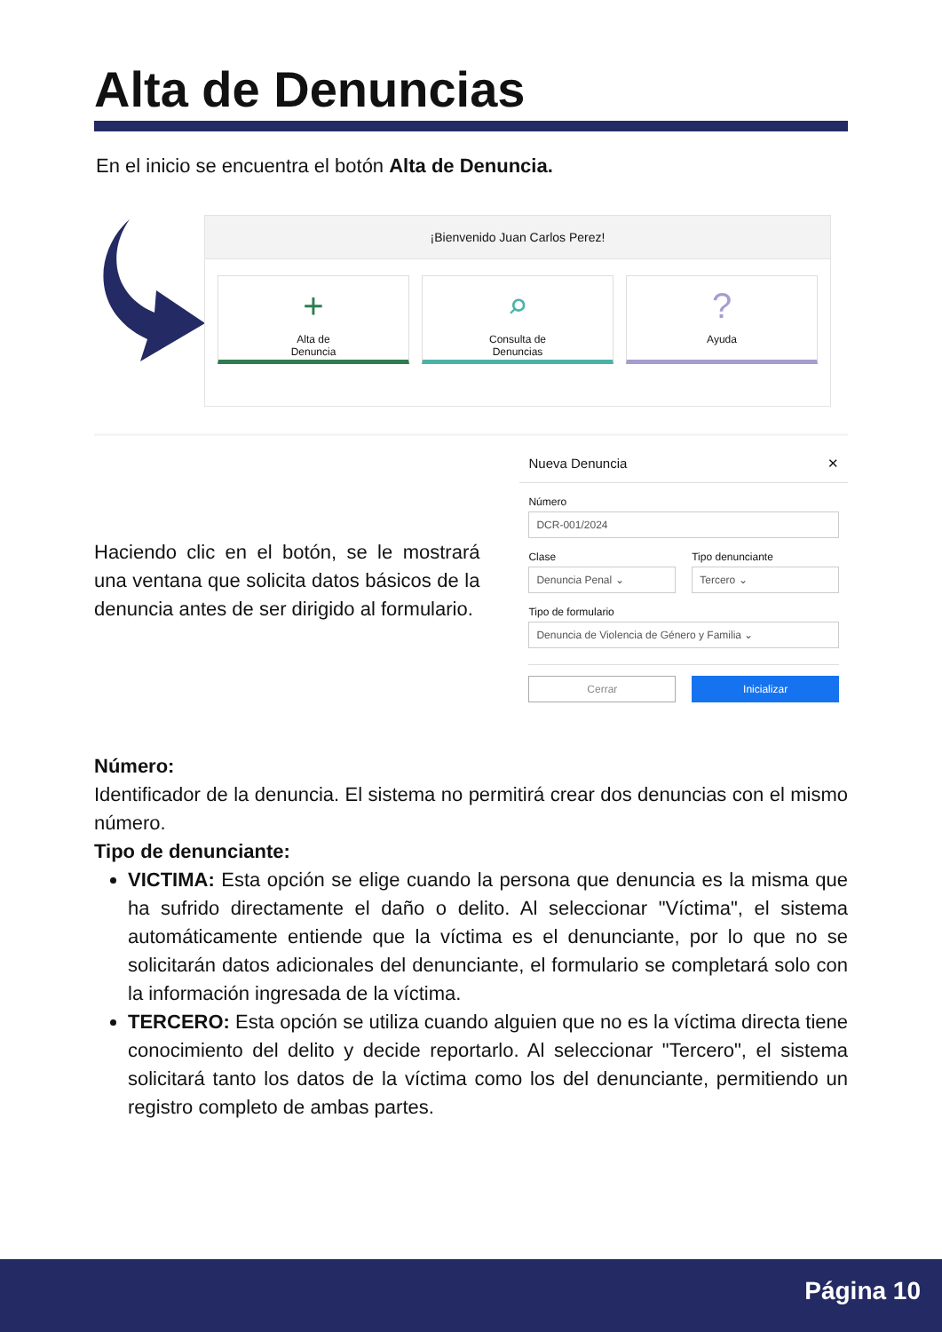Alta de Denuncias
En el inicio se encuentra el botón Alta de Denuncia.
¡Bienvenido Juan Carlos Perez!
+
Alta de
Denuncia
⌕
Consulta de
Denuncias
?
Ayuda
Haciendo clic en el botón, se le mostrará una ventana que solicita datos básicos de la denuncia antes de ser dirigido al formulario.
Nueva Denuncia ✕
Número
DCR-001/2024
Clase
Denuncia Penal ⌄
Tipo denunciante
Tercero ⌄
Tipo de formulario
Denuncia de Violencia de Género y Familia ⌄
Cerrar Inicializar
Número:
Identificador de la denuncia. El sistema no permitirá crear dos denuncias con el mismo número.
Tipo de denunciante:
VICTIMA: Esta opción se elige cuando la persona que denuncia es la misma que ha sufrido directamente el daño o delito. Al seleccionar "Víctima", el sistema automáticamente entiende que la víctima es el denunciante, por lo que no se solicitarán datos adicionales del denunciante, el formulario se completará solo con la información ingresada de la víctima.
TERCERO: Esta opción se utiliza cuando alguien que no es la víctima directa tiene conocimiento del delito y decide reportarlo. Al seleccionar "Tercero", el sistema solicitará tanto los datos de la víctima como los del denunciante, permitiendo un registro completo de ambas partes.
Página 10